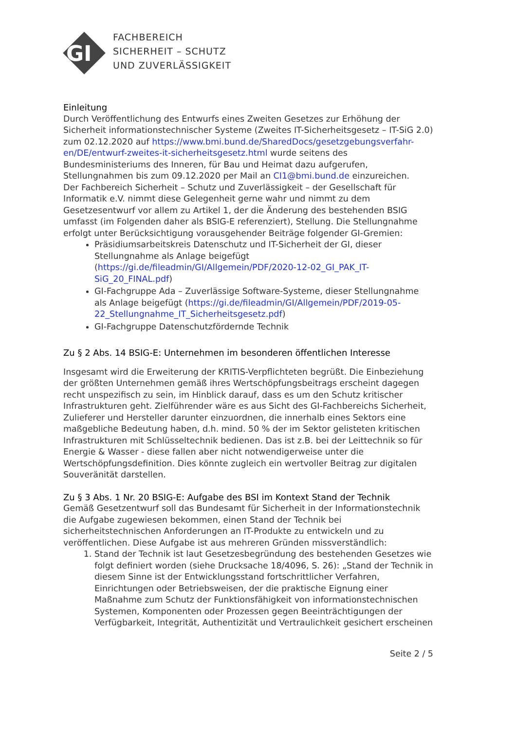GI
FACHBEREICH
SICHERHEIT – SCHUTZ
UND ZUVERLÄSSIGKEIT
Einleitung
Durch Veröffentlichung des Entwurfs eines Zweiten Gesetzes zur Erhöhung der Sicherheit informationstechnischer Systeme (Zweites IT-Sicherheitsgesetz – IT-SiG 2.0) zum 02.12.2020 auf https://www.bmi.bund.de/SharedDocs/gesetzgebungsverfahr-en/DE/entwurf-zweites-it-sicherheitsgesetz.html wurde seitens des Bundesministeriums des Inneren, für Bau und Heimat dazu aufgerufen, Stellungnahmen bis zum 09.12.2020 per Mail an CI1@bmi.bund.de einzureichen.
Der Fachbereich Sicherheit – Schutz und Zuverlässigkeit – der Gesellschaft für Informatik e.V. nimmt diese Gelegenheit gerne wahr und nimmt zu dem Gesetzesentwurf vor allem zu Artikel 1, der die Änderung des bestehenden BSIG umfasst (im Folgenden daher als BSIG-E referenziert), Stellung. Die Stellungnahme erfolgt unter Berücksichtigung vorausgehender Beiträge folgender GI-Gremien:
Präsidiumsarbeitskreis Datenschutz und IT-Sicherheit der GI, dieser Stellungnahme als Anlage beigefügt (https://gi.de/fileadmin/GI/Allgemein/PDF/2020-12-02_GI_PAK_IT-SiG_20_FINAL.pdf)
GI-Fachgruppe Ada – Zuverlässige Software-Systeme, dieser Stellungnahme als Anlage beigefügt (https://gi.de/fileadmin/GI/Allgemein/PDF/2019-05-22_Stellungnahme_IT_Sicherheitsgesetz.pdf)
GI-Fachgruppe Datenschutzfördernde Technik
Zu § 2 Abs. 14 BSIG-E: Unternehmen im besonderen öffentlichen Interesse
Insgesamt wird die Erweiterung der KRITIS-Verpflichteten begrüßt. Die Einbeziehung der größten Unternehmen gemäß ihres Wertschöpfungsbeitrags erscheint dagegen recht unspezifisch zu sein, im Hinblick darauf, dass es um den Schutz kritischer Infrastrukturen geht. Zielführender wäre es aus Sicht des GI-Fachbereichs Sicherheit, Zulieferer und Hersteller darunter einzuordnen, die innerhalb eines Sektors eine maßgebliche Bedeutung haben, d.h. mind. 50 % der im Sektor gelisteten kritischen Infrastrukturen mit Schlüsseltechnik bedienen. Das ist z.B. bei der Leittechnik so für Energie & Wasser - diese fallen aber nicht notwendigerweise unter die Wertschöpfungsdefinition. Dies könnte zugleich ein wertvoller Beitrag zur digitalen Souveränität darstellen.
Zu § 3 Abs. 1 Nr. 20 BSIG-E: Aufgabe des BSI im Kontext Stand der Technik
Gemäß Gesetzentwurf soll das Bundesamt für Sicherheit in der Informationstechnik die Aufgabe zugewiesen bekommen, einen Stand der Technik bei sicherheitstechnischen Anforderungen an IT-Produkte zu entwickeln und zu veröffentlichen. Diese Aufgabe ist aus mehreren Gründen missverständlich:
1. Stand der Technik ist laut Gesetzesbegründung des bestehenden Gesetzes wie folgt definiert worden (siehe Drucksache 18/4096, S. 26): „Stand der Technik in diesem Sinne ist der Entwicklungsstand fortschrittlicher Verfahren, Einrichtungen oder Betriebsweisen, der die praktische Eignung einer Maßnahme zum Schutz der Funktionsfähigkeit von informationstechnischen Systemen, Komponenten oder Prozessen gegen Beeinträchtigungen der Verfügbarkeit, Integrität, Authentizität und Vertraulichkeit gesichert erscheinen
Seite 2 / 5